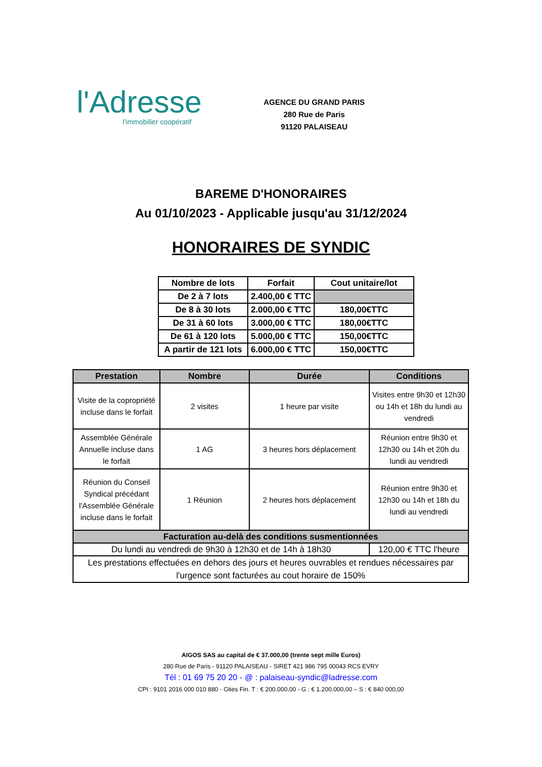l'Adresse
l'immobilier coopératif
AGENCE DU GRAND PARIS
280 Rue de Paris
91120 PALAISEAU
BAREME D'HONORAIRES
Au 01/10/2023 - Applicable jusqu'au 31/12/2024
HONORAIRES DE SYNDIC
| Nombre de lots | Forfait | Cout unitaire/lot |
| --- | --- | --- |
| De 2 à 7 lots | 2.400,00 € TTC | |
| De 8 à 30 lots | 2.000,00 € TTC | 180,00€TTC |
| De 31 à 60 lots | 3.000,00 € TTC | 180,00€TTC |
| De 61 à 120 lots | 5.000,00 € TTC | 150,00€TTC |
| A partir de 121 lots | 6.000,00 € TTC | 150,00€TTC |
| Prestation | Nombre | Durée | Conditions |
| --- | --- | --- | --- |
| Visite de la copropriété incluse dans le forfait | 2 visites | 1 heure par visite | Visites entre 9h30 et 12h30 ou 14h et 18h du lundi au vendredi |
| Assemblée Générale Annuelle incluse dans le forfait | 1 AG | 3 heures hors déplacement | Réunion entre 9h30 et 12h30 ou 14h et 20h du lundi au vendredi |
| Réunion du Conseil Syndical précédant l'Assemblée Générale incluse dans le forfait | 1 Réunion | 2 heures hors déplacement | Réunion entre 9h30 et 12h30 ou 14h et 18h du lundi au vendredi |
| Facturation au-delà des conditions susmentionnées | | | |
| Du lundi au vendredi de 9h30 à 12h30 et de 14h à 18h30 | | | 120,00 € TTC l'heure |
| Les prestations effectuées en dehors des jours et heures ouvrables et rendues nécessaires par l'urgence sont facturées au cout horaire de 150% | | | |
AIGOS SAS au capital de € 37.000,00 (trente sept mille Euros)
280 Rue de Paris - 91120 PALAISEAU - SIRET 421 986 795 00043 RCS EVRY
Tél : 01 69 75 20 20 - @ : palaiseau-syndic@ladresse.com
CPI : 9101 2016 000 010 880 - Gties Fin. T : € 200.000,00 - G : € 1.200.000,00 – S : € 840 000,00